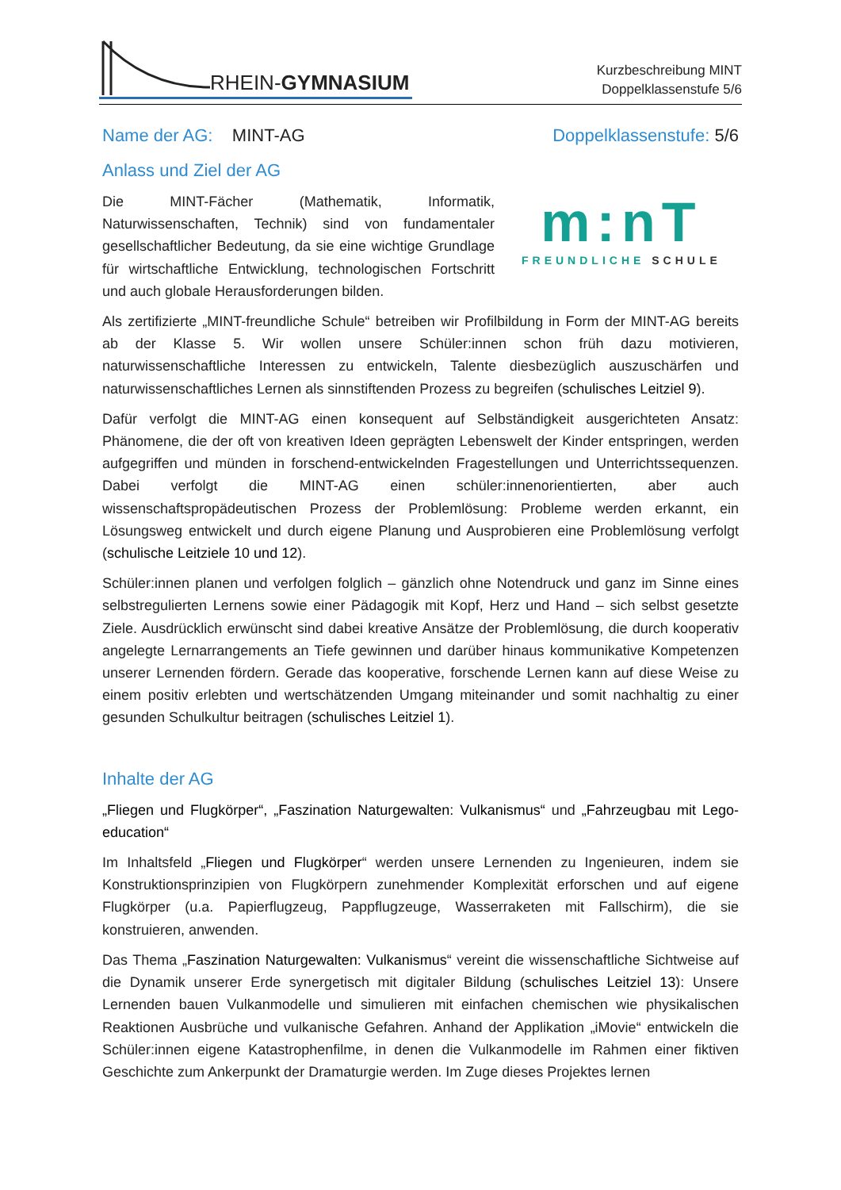RHEIN-GYMNASIUM
Kurzbeschreibung MINT
Doppelklassenstufe 5/6
Name der AG: MINT-AG Doppelklassenstufe: 5/6
Anlass und Ziel der AG
Die MINT-Fächer (Mathematik, Informatik, Naturwissenschaften, Technik) sind von fundamentaler gesellschaftlicher Bedeutung, da sie eine wichtige Grundlage für wirtschaftliche Entwicklung, technologischen Fortschritt und auch globale Herausforderungen bilden.
m:nT
FREUNDLICHE SCHULE
Als zertifizierte „MINT-freundliche Schule“ betreiben wir Profilbildung in Form der MINT-AG bereits ab der Klasse 5. Wir wollen unsere Schüler:innen schon früh dazu motivieren, naturwissenschaftliche Interessen zu entwickeln, Talente diesbezüglich auszuschärfen und naturwissenschaftliches Lernen als sinnstiftenden Prozess zu begreifen (schulisches Leitziel 9).
Dafür verfolgt die MINT-AG einen konsequent auf Selbständigkeit ausgerichteten Ansatz: Phänomene, die der oft von kreativen Ideen geprägten Lebenswelt der Kinder entspringen, werden aufgegriffen und münden in forschend-entwickelnden Fragestellungen und Unterrichtssequenzen. Dabei verfolgt die MINT-AG einen schüler:innenorientierten, aber auch wissenschaftspropädeutischen Prozess der Problemlösung: Probleme werden erkannt, ein Lösungsweg entwickelt und durch eigene Planung und Ausprobieren eine Problemlösung verfolgt (schulische Leitziele 10 und 12).
Schüler:innen planen und verfolgen folglich – gänzlich ohne Notendruck und ganz im Sinne eines selbstregulierten Lernens sowie einer Pädagogik mit Kopf, Herz und Hand – sich selbst gesetzte Ziele. Ausdrücklich erwünscht sind dabei kreative Ansätze der Problemlösung, die durch kooperativ angelegte Lernarrangements an Tiefe gewinnen und darüber hinaus kommunikative Kompetenzen unserer Lernenden fördern. Gerade das kooperative, forschende Lernen kann auf diese Weise zu einem positiv erlebten und wertschätzenden Umgang miteinander und somit nachhaltig zu einer gesunden Schulkultur beitragen (schulisches Leitziel 1).
Inhalte der AG
„Fliegen und Flugkörper“, „Faszination Naturgewalten: Vulkanismus“ und „Fahrzeugbau mit Lego-education“
Im Inhaltsfeld „Fliegen und Flugkörper“ werden unsere Lernenden zu Ingenieuren, indem sie Konstruktionsprinzipien von Flugkörpern zunehmender Komplexität erforschen und auf eigene Flugkörper (u.a. Papierflugzeug, Pappflugzeuge, Wasserraketen mit Fallschirm), die sie konstruieren, anwenden.
Das Thema „Faszination Naturgewalten: Vulkanismus“ vereint die wissenschaftliche Sichtweise auf die Dynamik unserer Erde synergetisch mit digitaler Bildung (schulisches Leitziel 13): Unsere Lernenden bauen Vulkanmodelle und simulieren mit einfachen chemischen wie physikalischen Reaktionen Ausbrüche und vulkanische Gefahren. Anhand der Applikation „iMovie“ entwickeln die Schüler:innen eigene Katastrophenfilme, in denen die Vulkanmodelle im Rahmen einer fiktiven Geschichte zum Ankerpunkt der Dramaturgie werden. Im Zuge dieses Projektes lernen